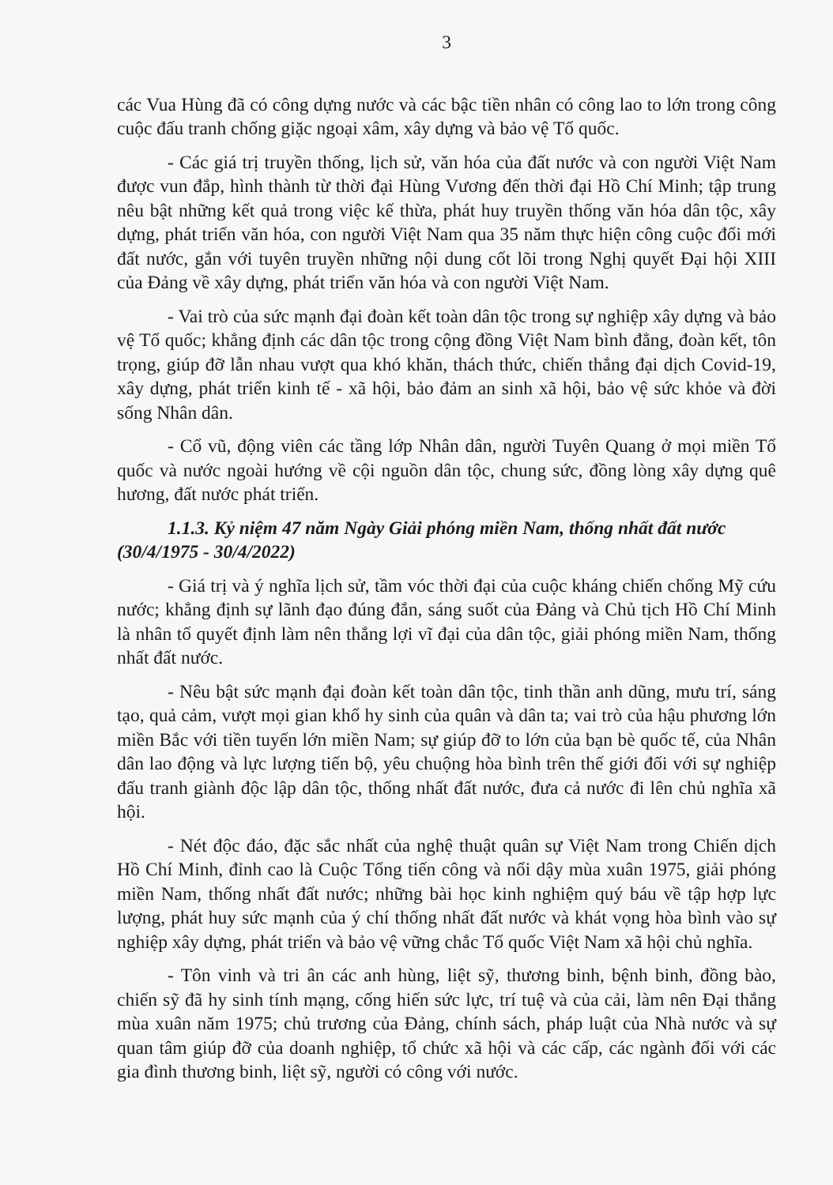3
các Vua Hùng đã có công dựng nước và các bậc tiền nhân có công lao to lớn trong công cuộc đấu tranh chống giặc ngoại xâm, xây dựng và bảo vệ Tổ quốc.
- Các giá trị truyền thống, lịch sử, văn hóa của đất nước và con người Việt Nam được vun đắp, hình thành từ thời đại Hùng Vương đến thời đại Hồ Chí Minh; tập trung nêu bật những kết quả trong việc kế thừa, phát huy truyền thống văn hóa dân tộc, xây dựng, phát triển văn hóa, con người Việt Nam qua 35 năm thực hiện công cuộc đổi mới đất nước, gắn với tuyên truyền những nội dung cốt lõi trong Nghị quyết Đại hội XIII của Đảng về xây dựng, phát triển văn hóa và con người Việt Nam.
- Vai trò của sức mạnh đại đoàn kết toàn dân tộc trong sự nghiệp xây dựng và bảo vệ Tổ quốc; khẳng định các dân tộc trong cộng đồng Việt Nam bình đẳng, đoàn kết, tôn trọng, giúp đỡ lẫn nhau vượt qua khó khăn, thách thức, chiến thắng đại dịch Covid-19, xây dựng, phát triển kinh tế - xã hội, bảo đảm an sinh xã hội, bảo vệ sức khỏe và đời sống Nhân dân.
- Cổ vũ, động viên các tầng lớp Nhân dân, người Tuyên Quang ở mọi miền Tổ quốc và nước ngoài hướng về cội nguồn dân tộc, chung sức, đồng lòng xây dựng quê hương, đất nước phát triển.
1.1.3. Kỷ niệm 47 năm Ngày Giải phóng miền Nam, thống nhất đất nước (30/4/1975 - 30/4/2022)
- Giá trị và ý nghĩa lịch sử, tầm vóc thời đại của cuộc kháng chiến chống Mỹ cứu nước; khẳng định sự lãnh đạo đúng đắn, sáng suốt của Đảng và Chủ tịch Hồ Chí Minh là nhân tố quyết định làm nên thắng lợi vĩ đại của dân tộc, giải phóng miền Nam, thống nhất đất nước.
- Nêu bật sức mạnh đại đoàn kết toàn dân tộc, tinh thần anh dũng, mưu trí, sáng tạo, quả cảm, vượt mọi gian khổ hy sinh của quân và dân ta; vai trò của hậu phương lớn miền Bắc với tiền tuyến lớn miền Nam; sự giúp đỡ to lớn của bạn bè quốc tế, của Nhân dân lao động và lực lượng tiến bộ, yêu chuộng hòa bình trên thế giới đối với sự nghiệp đấu tranh giành độc lập dân tộc, thống nhất đất nước, đưa cả nước đi lên chủ nghĩa xã hội.
- Nét độc đáo, đặc sắc nhất của nghệ thuật quân sự Việt Nam trong Chiến dịch Hồ Chí Minh, đỉnh cao là Cuộc Tổng tiến công và nổi dậy mùa xuân 1975, giải phóng miền Nam, thống nhất đất nước; những bài học kinh nghiệm quý báu về tập hợp lực lượng, phát huy sức mạnh của ý chí thống nhất đất nước và khát vọng hòa bình vào sự nghiệp xây dựng, phát triển và bảo vệ vững chắc Tổ quốc Việt Nam xã hội chủ nghĩa.
- Tôn vinh và tri ân các anh hùng, liệt sỹ, thương binh, bệnh binh, đồng bào, chiến sỹ đã hy sinh tính mạng, cống hiến sức lực, trí tuệ và của cải, làm nên Đại thắng mùa xuân năm 1975; chủ trương của Đảng, chính sách, pháp luật của Nhà nước và sự quan tâm giúp đỡ của doanh nghiệp, tổ chức xã hội và các cấp, các ngành đối với các gia đình thương binh, liệt sỹ, người có công với nước.